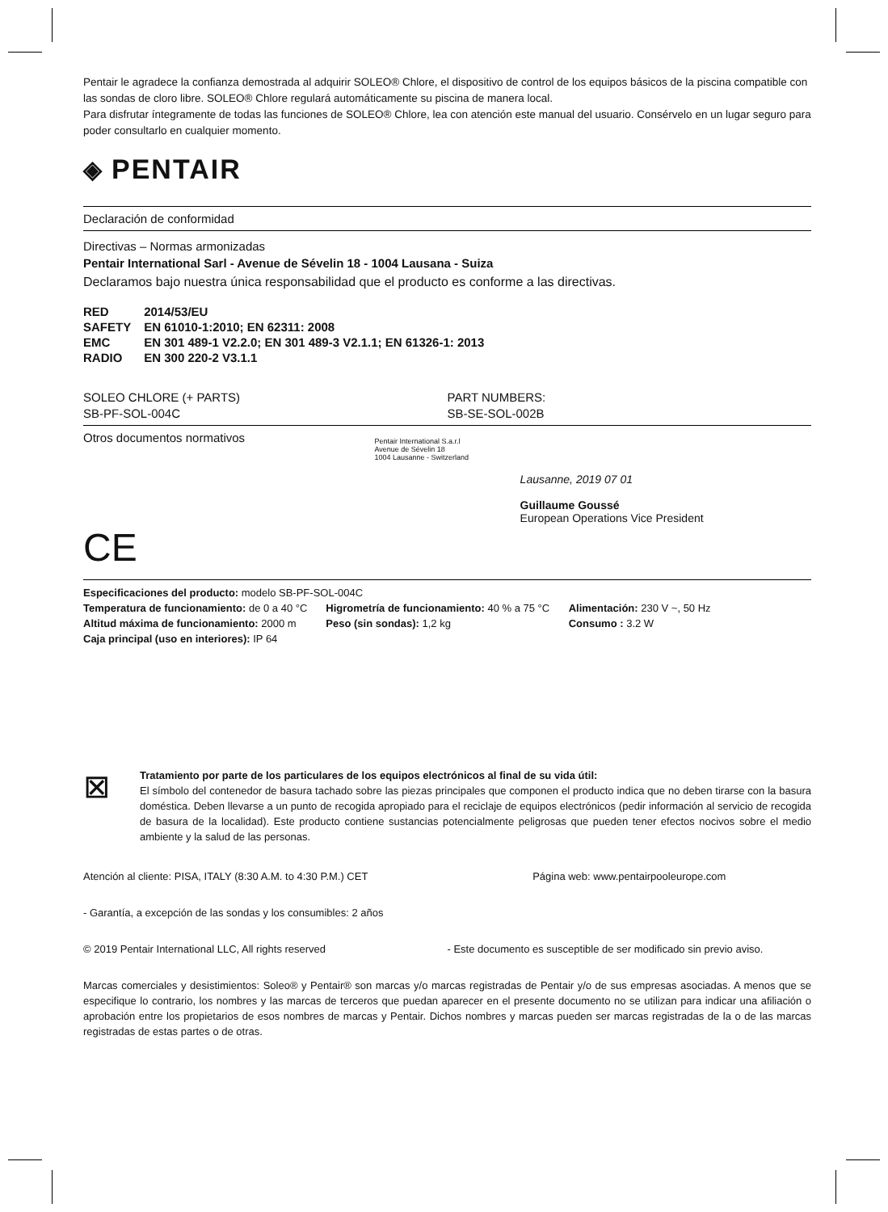Pentair le agradece la confianza demostrada al adquirir SOLEO® Chlore, el dispositivo de control de los equipos básicos de la piscina compatible con las sondas de cloro libre. SOLEO® Chlore regulará automáticamente su piscina de manera local.
Para disfrutar íntegramente de todas las funciones de SOLEO® Chlore, lea con atención este manual del usuario. Consérvelo en un lugar seguro para poder consultarlo en cualquier momento.
◈ PENTAIR
Declaración de conformidad
Directivas – Normas armonizadas
Pentair International Sarl - Avenue de Sévelin 18 - 1004 Lausana - Suiza
Declaramos bajo nuestra única responsabilidad que el producto es conforme a las directivas.
| RED | 2014/53/EU |
| SAFETY | EN 61010-1:2010; EN 62311: 2008 |
| EMC | EN 301 489-1 V2.2.0; EN 301 489-3 V2.1.1; EN 61326-1: 2013 |
| RADIO | EN 300 220-2 V3.1.1 |
SOLEO CHLORE (+ PARTS)
SB-PF-SOL-004C
PART NUMBERS:
SB-SE-SOL-002B
Otros documentos normativos
CE
Pentair International S.a.r.l
Avenue de Sévelin 18
1004 Lausanne - Switzerland
Lausanne, 2019 07 01
Guillaume Goussé
European Operations Vice President
Especificaciones del producto: modelo SB-PF-SOL-004C
Temperatura de funcionamiento: de 0 a 40 °C
Altitud máxima de funcionamiento: 2000 m
Caja principal (uso en interiores): IP 64
Higrometría de funcionamiento: 40 % a 75 °C
Peso (sin sondas): 1,2 kg
Alimentación: 230 V ~, 50 Hz
Consumo : 3.2 W
⊠
Tratamiento por parte de los particulares de los equipos electrónicos al final de su vida útil:
El símbolo del contenedor de basura tachado sobre las piezas principales que componen el producto indica que no deben tirarse con la basura doméstica. Deben llevarse a un punto de recogida apropiado para el reciclaje de equipos electrónicos (pedir información al servicio de recogida de basura de la localidad). Este producto contiene sustancias potencialmente peligrosas que pueden tener efectos nocivos sobre el medio ambiente y la salud de las personas.
Atención al cliente: PISA, ITALY (8:30 A.M. to 4:30 P.M.) CET
Página web: www.pentairpooleurope.com
- Garantía, a excepción de las sondas y los consumibles: 2 años
© 2019 Pentair International LLC, All rights reserved
- Este documento es susceptible de ser modificado sin previo aviso.
Marcas comerciales y desistimientos: Soleo® y Pentair® son marcas y/o marcas registradas de Pentair y/o de sus empresas asociadas. A menos que se especifique lo contrario, los nombres y las marcas de terceros que puedan aparecer en el presente documento no se utilizan para indicar una afiliación o aprobación entre los propietarios de esos nombres de marcas y Pentair. Dichos nombres y marcas pueden ser marcas registradas de la o de las marcas registradas de estas partes o de otras.